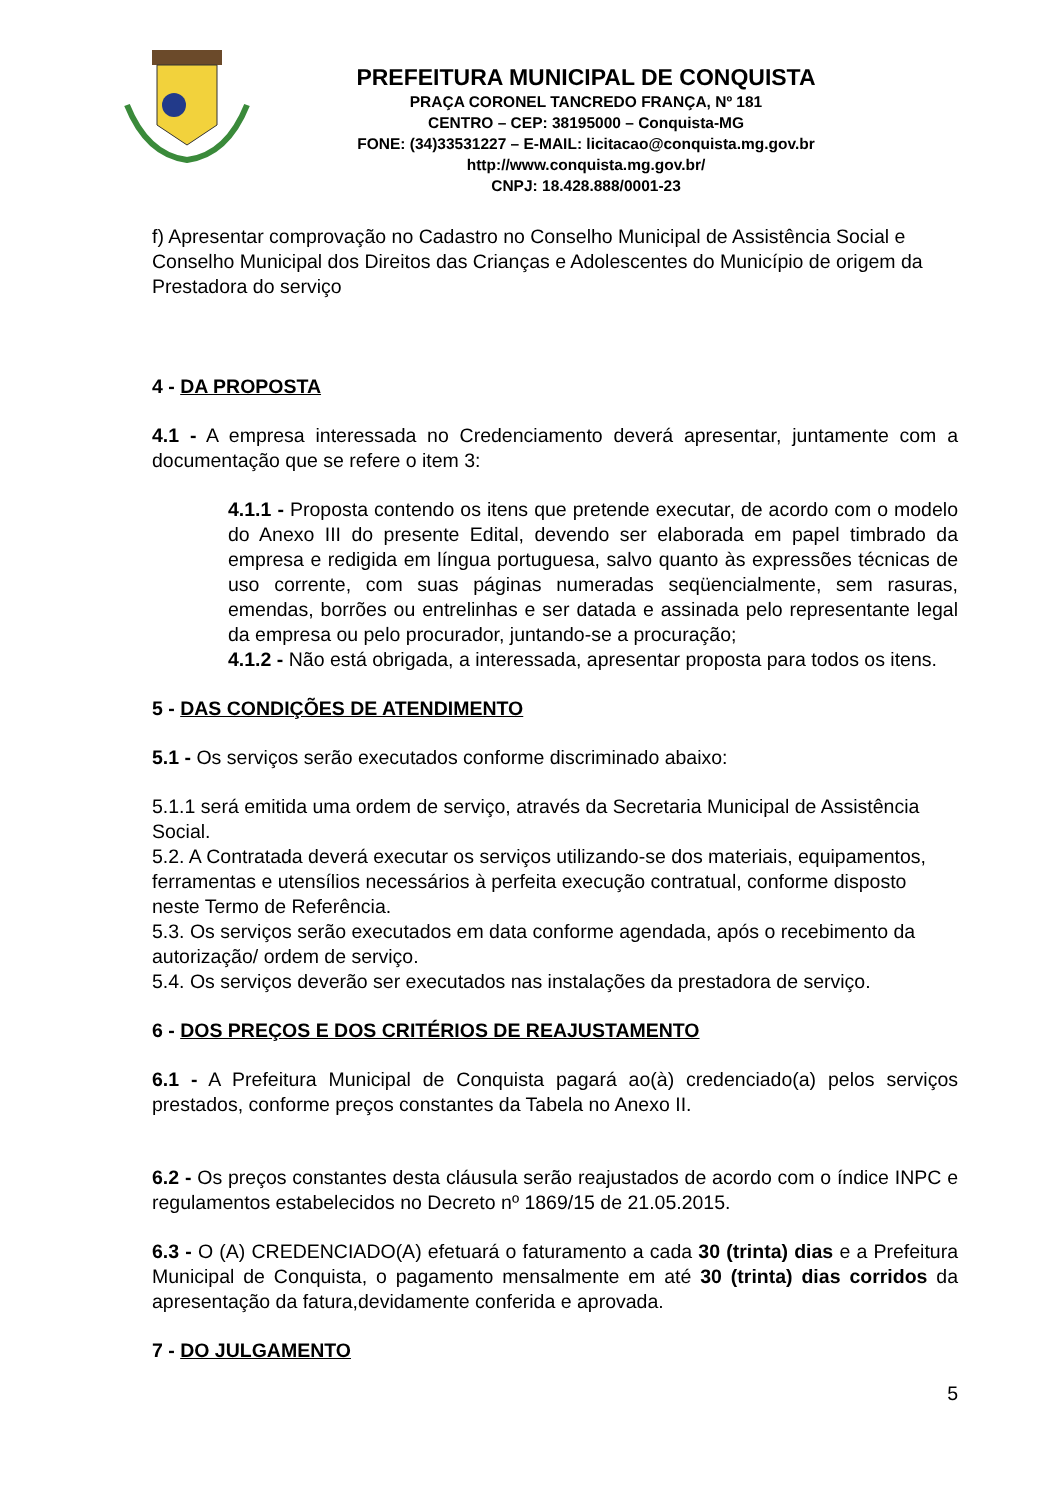PREFEITURA MUNICIPAL DE CONQUISTA
PRAÇA CORONEL TANCREDO FRANÇA, Nº 181
CENTRO – CEP: 38195000 – Conquista-MG
FONE: (34)33531227 – E-MAIL: licitacao@conquista.mg.gov.br
http://www.conquista.mg.gov.br/
CNPJ: 18.428.888/0001-23
f) Apresentar comprovação no Cadastro no Conselho Municipal de Assistência Social e Conselho Municipal dos Direitos das Crianças e Adolescentes do Município de origem da Prestadora do serviço
4 - DA PROPOSTA
4.1 - A empresa interessada no Credenciamento deverá apresentar, juntamente com a documentação que se refere o item 3:
4.1.1 - Proposta contendo os itens que pretende executar, de acordo com o modelo do Anexo III do presente Edital, devendo ser elaborada em papel timbrado da empresa e redigida em língua portuguesa, salvo quanto às expressões técnicas de uso corrente, com suas páginas numeradas seqüencialmente, sem rasuras, emendas, borrões ou entrelinhas e ser datada e assinada pelo representante legal da empresa ou pelo procurador, juntando-se a procuração;
4.1.2 - Não está obrigada, a interessada, apresentar proposta para todos os itens.
5 - DAS CONDIÇÕES DE ATENDIMENTO
5.1 - Os serviços serão executados conforme discriminado abaixo:
5.1.1 será emitida uma ordem de serviço, através da Secretaria Municipal de Assistência Social.
5.2. A Contratada deverá executar os serviços utilizando-se dos materiais, equipamentos, ferramentas e utensílios necessários à perfeita execução contratual, conforme disposto neste Termo de Referência.
5.3. Os serviços serão executados em data conforme agendada, após o recebimento da autorização/ ordem de serviço.
5.4. Os serviços deverão ser executados nas instalações da prestadora de serviço.
6 - DOS PREÇOS E DOS CRITÉRIOS DE REAJUSTAMENTO
6.1 - A Prefeitura Municipal de Conquista pagará ao(à) credenciado(a) pelos serviços prestados, conforme preços constantes da Tabela no Anexo II.
6.2 - Os preços constantes desta cláusula serão reajustados de acordo com o índice INPC e regulamentos estabelecidos no Decreto nº 1869/15 de 21.05.2015.
6.3 - O (A) CREDENCIADO(A) efetuará o faturamento a cada 30 (trinta) dias e a Prefeitura Municipal de Conquista, o pagamento mensalmente em até 30 (trinta) dias corridos da apresentação da fatura,devidamente conferida e aprovada.
7 - DO JULGAMENTO
5